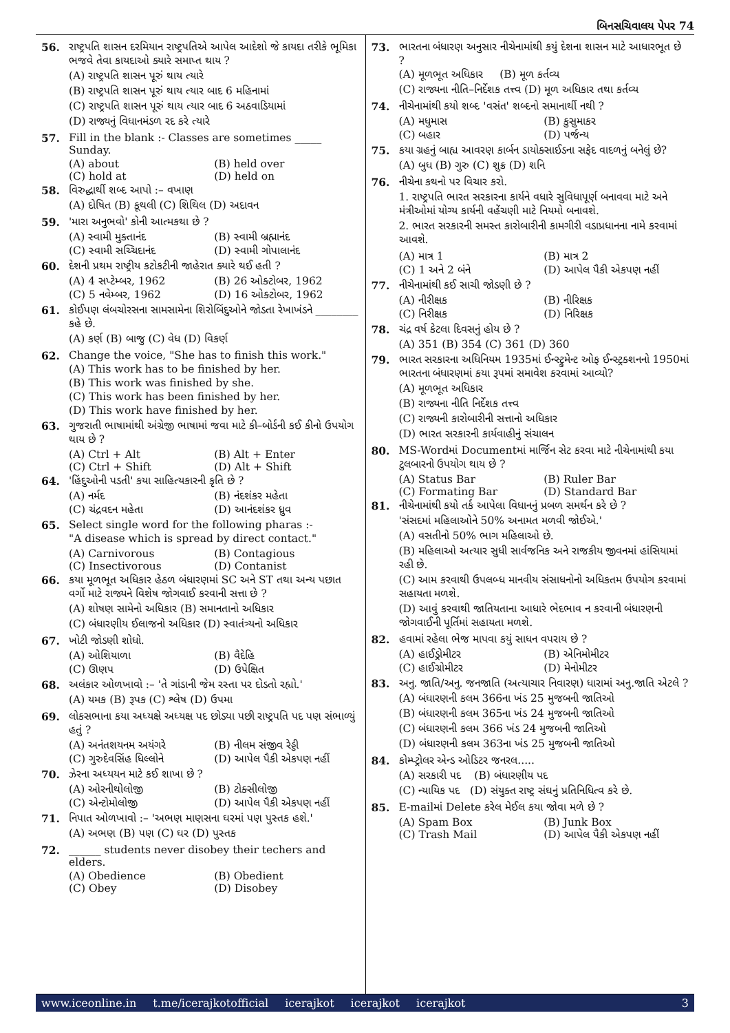બિનસચિવાલય પેપર 74
56. રાષ્ટ્રપતિ શાસન દરમિયાન રાષ્ટ્રપતિએ આપેલ આદેશો જે કાયદા તરીકે ભૂમિકા ભજવે તેવા કાયદાઓ ક્યારે સમાપ્ત થાય ?
(A) રાષ્ટ્રપતિ શાસન પૂરું થાય ત્યારે
(B) રાષ્ટ્રપતિ શાસન પૂરું થાય ત્યાર બાદ 6 મહિનામાં
(C) રાષ્ટ્રપતિ શાસન પૂરું થાય ત્યાર બાદ 6 અઠવાડિયામાં
(D) રાજ્યનું વિધાનમંડળ રદ કરે ત્યારે
57. Fill in the blank :- Classes are sometimes _____ Sunday.
(A) about (B) held over (C) hold at (D) held on
58. વિરુદ્ધાર્થી શબ્દ આપો :– વખાણ
(A) દોષિત (B) કૂથલી (C) શિથિલ (D) અદાવન
59. 'મારા અનુભવો' કોની આત્મકથા છે ?
(A) સ્વામી મુક્તાનંદ (B) સ્વામી બ્રહ્માનંદ (C) સ્વામી સચ્ચિદાનંદ (D) સ્વામી ગોપાલાનંદ
60. દેશની પ્રથમ રાષ્ટ્રીય કટોકટીની જાહેરાત ક્યારે થઈ હતી ?
(A) 4 સપ્ટેમ્બર, 1962 (B) 26 ઓક્ટોબર, 1962 (C) 5 નવેમ્બર, 1962 (D) 16 ઓક્ટોબર, 1962
61. કોઈપણ લંબચોરસના સામસામેના શિરોબિંદુઓને જોડતા રેખાખંડને ________ કહે છે.
(A) કર્ણ (B) બાજુ (C) વેધ (D) વિકર્ણ
62. Change the voice, "She has to finish this work."
(A) This work has to be finished by her.
(B) This work was finished by she.
(C) This work has been finished by her.
(D) This work have finished by her.
63. ગુજરાતી ભાષામાંથી અંગ્રેજી ભાષામાં જવા માટે કી–બોર્ડની કઈ કીનો ઉપયોગ થાય છે ?
(A) Ctrl + Alt (B) Alt + Enter (C) Ctrl + Shift (D) Alt + Shift
64. 'હિંદુઓની પડતી' કયા સાહિત્યકારની કૃતિ છે ?
(A) નર્મદ (B) નંદશંકર મહેતા (C) ચંદ્રવદન મહેતા (D) આનંદશંકર ધ્રુવ
65. Select single word for the following pharas :-
"A disease which is spread by direct contact."
(A) Carnivorous (B) Contagious (C) Insectivorous (D) Contanist
66. કયા મૂળભૂત અધિકાર હેઠળ બંધારણમાં SC અને ST તથા અન્ય પછાત વર્ગો માટે રાજ્યને વિશેષ જોગવાઈ કરવાની સત્તા છે ?
(A) શોષણ સામેનો અધિકાર (B) સમાનતાનો અધિકાર
(C) બંધારણીય ઈલાજનો અધિકાર (D) સ્વાતંત્ર્યનો અધિકાર
67. ખોટી જોડણી શોધો.
(A) ઓશિયાળા (B) વૈદેહિ (C) ઊણપ (D) ઉપેક્ષિત
68. અલંકાર ઓળખાવો :– 'તે ગાંડાની જેમ રસ્તા પર દોડતો રહ્યો.'
(A) યમક (B) રૂપક (C) શ્લેષ (D) ઉપમા
69. લોકસભાના કયા અધ્યક્ષે અધ્યક્ષ પદ છોડ્યા પછી રાષ્ટ્રપતિ પદ પણ સંભાળ્યું હતું ?
(A) અનંતશયનમ અયંગરે (B) નીલમ સંજીવ રેડ્ડી (C) ગુરુદેવસિંહ ધિલ્લોને (D) આપેલ પૈકી એકપણ નહીં
70. ઝેરના અધ્યયન માટે કઈ શાખા છે ?
(A) ઓરનીથોલોજી (B) ટોક્સીલોજી (C) એન્ટોમોલોજી (D) આપેલ પૈકી એકપણ નહીં
71. નિપાત ઓળખાવો :– 'અભણ માણસના ઘરમાં પણ પુસ્તક હશે.'
(A) અભણ (B) પણ (C) ઘર (D) પુસ્તક
72. ______ students never disobey their techers and elders.
(A) Obedience (B) Obedient (C) Obey (D) Disobey
73. ભારતના બંધારણ અનુસાર નીચેનામાંથી કયું દેશના શાસન માટે આધારભૂત છે ?
(A) મૂળભૂત અધિકાર (B) મૂળ કર્તવ્ય
(C) રાજ્યના નીતિ–નિર્દેશક તત્ત્વ (D) મૂળ અધિકાર તથા કર્તવ્ય
74. નીચેનામાંથી કયો શબ્દ 'વસંત' શબ્દનો સમાનાર્થી નથી ?
(A) મધુમાસ (B) કુસુમાકર (C) બહાર (D) પર્જન્ય
75. કયા ગ્રહનું બાહ્ય આવરણ કાર્બન ડાયોક્સાઈડના સફેદ વાદળનું બનેલું છે?
(A) બુધ (B) ગુરુ (C) શુક્ર (D) શનિ
76. નીચેના કથનો પર વિચાર કરો.
1. રાષ્ટ્રપતિ ભારત સરકારના કાર્યને વધારે સુવિધાપૂર્ણ બનાવવા માટે અને મંત્રીઓમાં યોગ્ય કાર્યની વહેંચણી માટે નિયમો બનાવશે.
2. ભારત સરકારની સમસ્ત કારોબારીની કામગીરી વડાપ્રધાનના નામે કરવામાં આવશે.
(A) માત્ર 1 (B) માત્ર 2 (C) 1 અને 2 બંને (D) આપેલ પૈકી એકપણ નહીં
77. નીચેનામાંથી કઈ સાચી જોડણી છે ?
(A) નીરીક્ષક (B) નીરિક્ષક (C) નિરીક્ષક (D) નિરિક્ષક
78. ચંદ્ર વર્ષ કેટલા દિવસનું હોય છે ?
(A) 351 (B) 354 (C) 361 (D) 360
79. ભારત સરકારના અધિનિયમ 1935માં ઈન્સ્ટ્રુમેન્ટ ઓફ ઈન્સ્ટ્રક્શનનો 1950માં ભારતના બંધારણમાં કયા રૂપમાં સમાવેશ કરવામાં આવ્યો?
(A) મૂળભૂત અધિકાર
(B) રાજ્યના નીતિ નિર્દેશક તત્ત્વ
(C) રાજ્યની કારોબારીની સત્તાનો અધિકાર
(D) ભારત સરકારની કાર્યવાહીનું સંચાલન
80. MS-Wordમાં Documentમાં માર્જિન સેટ કરવા માટે નીચેનામાંથી કયા ટુલબારનો ઉપયોગ થાય છે ?
(A) Status Bar (B) Ruler Bar (C) Formating Bar (D) Standard Bar
81. નીચેનામાંથી કયો તર્ક આપેલા વિધાનનું પ્રબળ સમર્થન કરે છે ?
'સંસદમાં મહિલાઓને 50% અનામત મળવી જોઈએ.'
(A) વસતીનો 50% ભાગ મહિલાઓ છે.
(B) મહિલાઓ અત્યાર સુધી સાર્વજનિક અને રાજકીય જીવનમાં હાંસિયામાં રહી છે.
(C) આમ કરવાથી ઉપલબ્ધ માનવીય સંસાધનોનો અધિકતમ ઉપયોગ કરવામાં સહાયતા મળશે.
(D) આવું કરવાથી જાતિયતાના આધારે ભેદભાવ ન કરવાની બંધારણની જોગવાઈની પૂર્તિમાં સહાયતા મળશે.
82. હવામાં રહેલા ભેજ માપવા કયું સાધન વપરાય છે ?
(A) હાઈડ્રોમીટર (B) એનિમોમીટર (C) હાઈગ્રોમીટર (D) મેનોમીટર
83. અનુ. જાતિ/અનુ. જનજાતિ (અત્યાચાર નિવારણ) ધારામાં અનુ.જાતિ એટલે ?
(A) બંધારણની કલમ 366ના ખંડ 25 મુજબની જાતિઓ
(B) બંધારણની કલમ 365ના ખંડ 24 મુજબની જાતિઓ
(C) બંધારણની કલમ 366 ખંડ 24 મુજબની જાતિઓ
(D) બંધારણની કલમ 363ના ખંડ 25 મુજબની જાતિઓ
84. કોમ્પ્ટ્રોલર એન્ડ ઓડિટર જનરલ.....
(A) સરકારી પદ (B) બંધારણીય પદ
(C) ન્યાયિક પદ (D) સંયુક્ત રાષ્ટ્ર સંઘનું પ્રતિનિધિત્વ કરે છે.
85. E-mailમાં Delete કરેલ મેઈલ કયા જોવા મળે છે ?
(A) Spam Box (B) Junk Box (C) Trash Mail (D) આપેલ પૈકી એકપણ નહીં
www.iceonline.in t.me/icerajkotofficial icerajkot icerajkot icerajkot 3